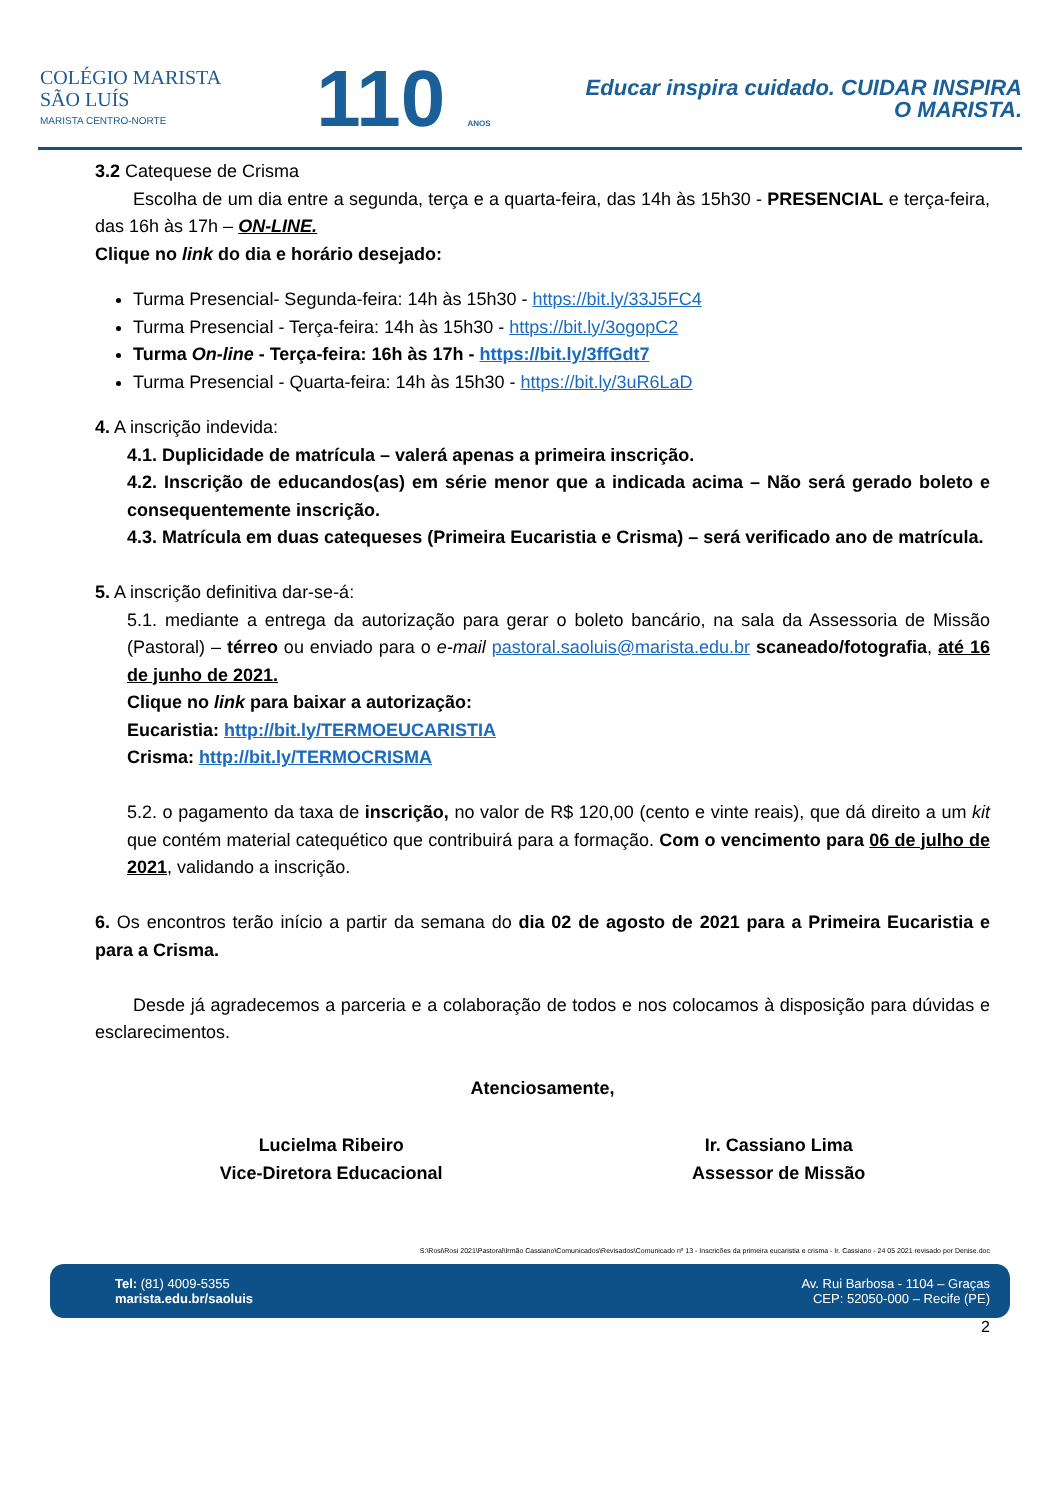COLÉGIO MARISTA
SÃO LUÍS
MARISTA CENTRO-NORTE
110 ANOS
Educar inspira cuidado. CUIDAR INSPIRA
O MARISTA.
3.2 Catequese de Crisma
Escolha de um dia entre a segunda, terça e a quarta-feira, das 14h às 15h30 - PRESENCIAL e terça-feira, das 16h às 17h – ON-LINE.
Clique no link do dia e horário desejado:
Turma Presencial- Segunda-feira: 14h às 15h30 - https://bit.ly/33J5FC4
Turma Presencial - Terça-feira: 14h às 15h30 - https://bit.ly/3ogopC2
Turma On-line - Terça-feira: 16h às 17h - https://bit.ly/3ffGdt7
Turma Presencial - Quarta-feira: 14h às 15h30 - https://bit.ly/3uR6LaD
4. A inscrição indevida:
4.1. Duplicidade de matrícula – valerá apenas a primeira inscrição.
4.2. Inscrição de educandos(as) em série menor que a indicada acima – Não será gerado boleto e consequentemente inscrição.
4.3. Matrícula em duas catequeses (Primeira Eucaristia e Crisma) – será verificado ano de matrícula.
5. A inscrição definitiva dar-se-á:
5.1. mediante a entrega da autorização para gerar o boleto bancário, na sala da Assessoria de Missão (Pastoral) – térreo ou enviado para o e-mail pastoral.saoluis@marista.edu.br scaneado/fotografia, até 16 de junho de 2021.
Clique no link para baixar a autorização:
Eucaristia: http://bit.ly/TERMOEUCARISTIA
Crisma: http://bit.ly/TERMOCRISMA
5.2. o pagamento da taxa de inscrição, no valor de R$ 120,00 (cento e vinte reais), que dá direito a um kit que contém material catequético que contribuirá para a formação. Com o vencimento para 06 de julho de 2021, validando a inscrição.
6. Os encontros terão início a partir da semana do dia 02 de agosto de 2021 para a Primeira Eucaristia e para a Crisma.
Desde já agradecemos a parceria e a colaboração de todos e nos colocamos à disposição para dúvidas e esclarecimentos.
Atenciosamente,
Lucielma Ribeiro
Vice-Diretora Educacional
Ir. Cassiano Lima
Assessor de Missão
S:\Rosi\Rosi 2021\Pastoral\Irmão Cassiano\Comunicados\Revisados\Comunicado nº 13 - Inscricões da primeira eucaristia e crisma - Ir. Cassiano - 24 05 2021 revisado por Denise.doc
Tel: (81) 4009-5355
marista.edu.br/saoluis
Av. Rui Barbosa - 1104 – Graças
CEP: 52050-000 – Recife (PE)
2